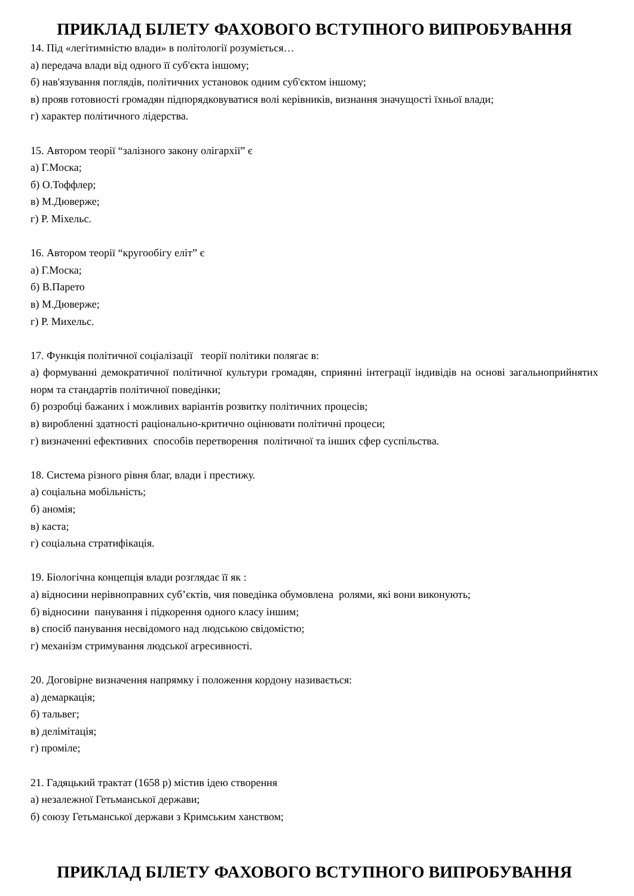ПРИКЛАД БІЛЕТУ ФАХОВОГО ВСТУПНОГО ВИПРОБУВАННЯ
14. Під «легітимністю влади» в політології розуміється…
а) передача влади від одного її суб'єкта іншому;
б) нав'язування поглядів, політичних установок одним суб'єктом іншому;
в) прояв готовності громадян підпорядковуватися волі керівників, визнання значущості їхньої влади;
г) характер політичного лідерства.
15. Автором теорії “залізного закону олігархії” є
а) Г.Моска;
б) О.Тоффлер;
в) М.Дюверже;
г) Р. Міхельс.
16. Автором теорії “кругообігу еліт” є
а) Г.Моска;
б) В.Парето
в) М.Дюверже;
г) Р. Михельс.
17. Функція політичної соціалізації теорії політики полягає в:
а) формуванні демократичної політичної культури громадян, сприянні інтеграції індивідів на основі загальноприйнятих норм та стандартів політичної поведінки;
б) розробці бажаних і можливих варіантів розвитку політичних процесів;
в) виробленні здатності раціонально-критично оцінювати політичні процеси;
г) визначенні ефективних способів перетворення політичної та інших сфер суспільства.
18. Система різного рівня благ, влади і престижу.
а) соціальна мобільність;
б) аномія;
в) каста;
г) соціальна стратифікація.
19. Біологічна концепція влади розглядає її як :
а) відносини нерівноправних суб’єктів, чия поведінка обумовлена ролями, які вони виконують;
б) відносини панування і підкорення одного класу іншим;
в) спосіб панування несвідомого над людською свідомістю;
г) механізм стримування людської агресивності.
20. Договірне визначення напрямку і положення кордону називається:
а) демаркація;
б) тальвег;
в) делімітація;
г) проміле;
21. Гадяцький трактат (1658 р) містив ідею створення
а) незалежної Гетьманської держави;
б) союзу Гетьманської держави з Кримським ханством;
ПРИКЛАД БІЛЕТУ ФАХОВОГО ВСТУПНОГО ВИПРОБУВАННЯ